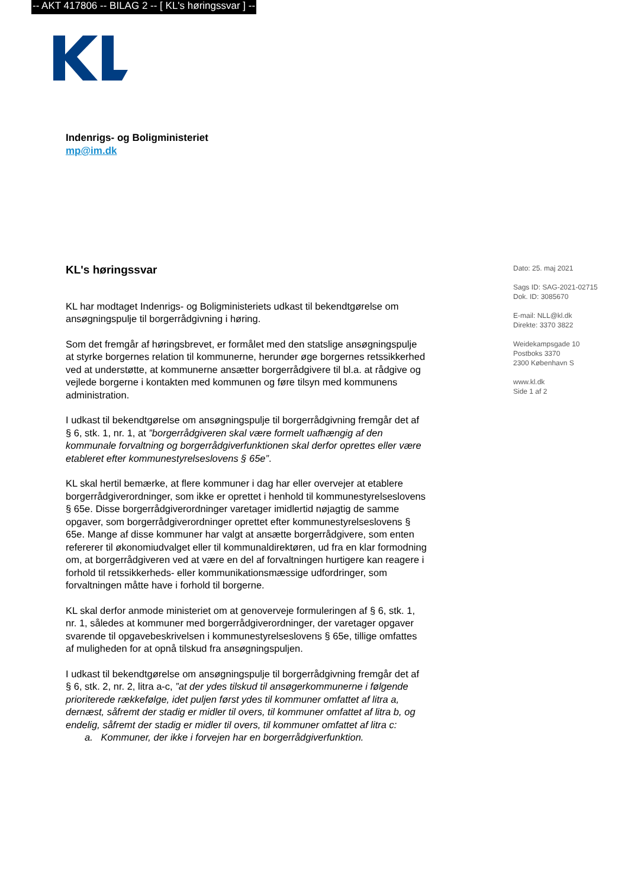-- AKT 417806 -- BILAG 2 -- [ KL's høringssvar ] --
Indenrigs- og Boligministeriet
mp@im.dk
KL's høringssvar
KL har modtaget Indenrigs- og Boligministeriets udkast til bekendtgørelse om ansøgningspulje til borgerrådgivning i høring.
Som det fremgår af høringsbrevet, er formålet med den statslige ansøgningspulje at styrke borgernes relation til kommunerne, herunder øge borgernes retssikkerhed ved at understøtte, at kommunerne ansætter borgerrådgivere til bl.a. at rådgive og vejlede borgerne i kontakten med kommunen og føre tilsyn med kommunens administration.
I udkast til bekendtgørelse om ansøgningspulje til borgerrådgivning fremgår det af § 6, stk. 1, nr. 1, at ”borgerrådgiveren skal være formelt uafhængig af den kommunale forvaltning og borgerrådgiverfunktionen skal derfor oprettes eller være etableret efter kommunestyrelseslovens § 65e”.
KL skal hertil bemærke, at flere kommuner i dag har eller overvejer at etablere borgerrådgiverordninger, som ikke er oprettet i henhold til kommunestyrelseslovens § 65e. Disse borgerrådgiverordninger varetager imidlertid nøjagtig de samme opgaver, som borgerrådgiverordninger oprettet efter kommunestyrelseslovens § 65e. Mange af disse kommuner har valgt at ansætte borgerrådgivere, som enten refererer til økonomiudvalget eller til kommunaldirektøren, ud fra en klar formodning om, at borgerrådgiveren ved at være en del af forvaltningen hurtigere kan reagere i forhold til retssikkerheds- eller kommunikationsmæssige udfordringer, som forvaltningen måtte have i forhold til borgerne.
KL skal derfor anmode ministeriet om at genoverveje formuleringen af § 6, stk. 1, nr. 1, således at kommuner med borgerrådgiverordninger, der varetager opgaver svarende til opgavebeskrivelsen i kommunestyrelseslovens § 65e, tillige omfattes af muligheden for at opnå tilskud fra ansøgningspuljen.
I udkast til bekendtgørelse om ansøgningspulje til borgerrådgivning fremgår det af § 6, stk. 2, nr. 2, litra a-c, ”at der ydes tilskud til ansøgerkommunerne i følgende prioriterede rækkefølge, idet puljen først ydes til kommuner omfattet af litra a, dernæst, såfremt der stadig er midler til overs, til kommuner omfattet af litra b, og endelig, såfremt der stadig er midler til overs, til kommuner omfattet af litra c:
a. Kommuner, der ikke i forvejen har en borgerrådgiverfunktion.
Dato: 25. maj 2021
Sags ID: SAG-2021-02715
Dok. ID: 3085670
E-mail: NLL@kl.dk
Direkte: 3370 3822
Weidekampsgade 10
Postboks 3370
2300 København S
www.kl.dk
Side 1 af 2